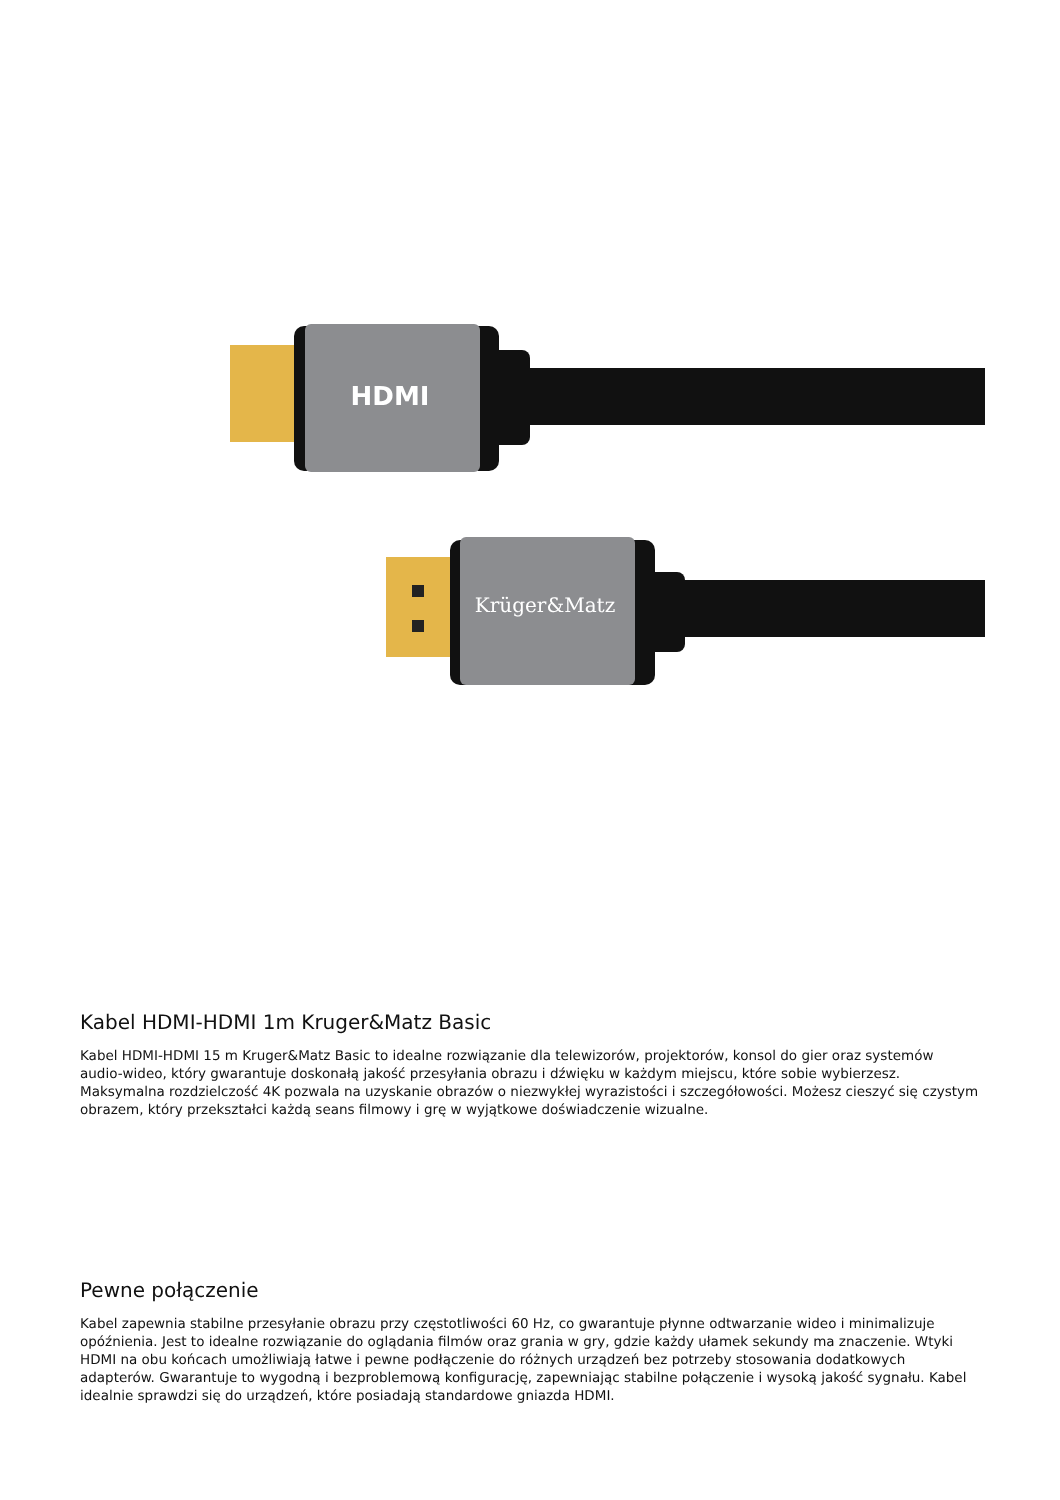HDMI
Krüger&Matz
Kabel HDMI-HDMI 1m Kruger&Matz Basic
Kabel HDMI-HDMI 15 m Kruger&Matz Basic to idealne rozwiązanie dla telewizorów, projektorów, konsol do gier oraz systemów audio-wideo, który gwarantuje doskonałą jakość przesyłania obrazu i dźwięku w każdym miejscu, które sobie wybierzesz. Maksymalna rozdzielczość 4K pozwala na uzyskanie obrazów o niezwykłej wyrazistości i szczegółowości. Możesz cieszyć się czystym obrazem, który przekształci każdą seans filmowy i grę w wyjątkowe doświadczenie wizualne.
Pewne połączenie
Kabel zapewnia stabilne przesyłanie obrazu przy częstotliwości 60 Hz, co gwarantuje płynne odtwarzanie wideo i minimalizuje opóźnienia. Jest to idealne rozwiązanie do oglądania filmów oraz grania w gry, gdzie każdy ułamek sekundy ma znaczenie. Wtyki HDMI na obu końcach umożliwiają łatwe i pewne podłączenie do różnych urządzeń bez potrzeby stosowania dodatkowych adapterów. Gwarantuje to wygodną i bezproblemową konfigurację, zapewniając stabilne połączenie i wysoką jakość sygnału. Kabel idealnie sprawdzi się do urządzeń, które posiadają standardowe gniazda HDMI.